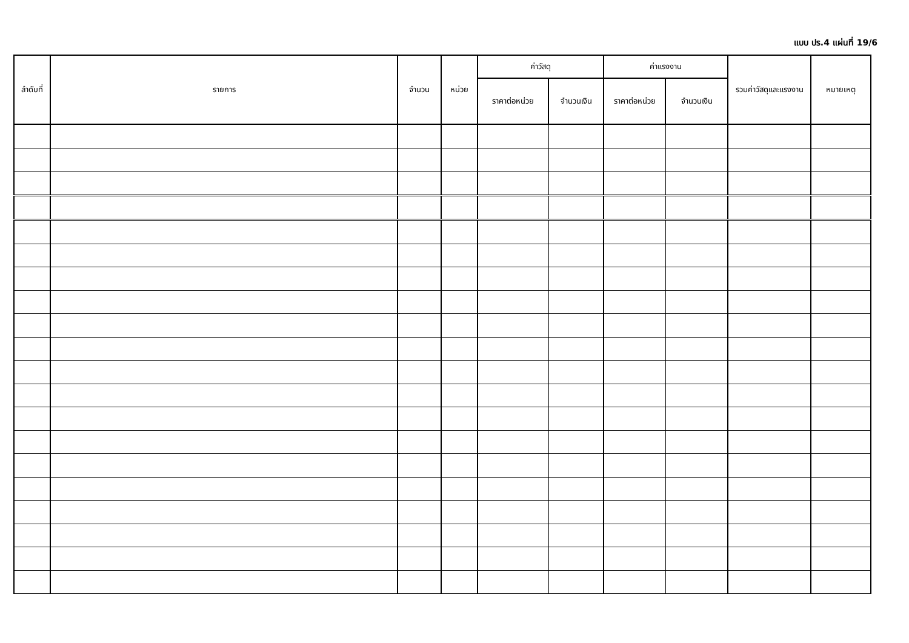แบบ ปร.4 แผ่นที่ 19/6
| ลำดับที่ | รายการ | จำนวน | หน่วย | ค่าวัสดุ | | ค่าแรงงาน | | รวมค่าวัสดุและแรงงาน | หมายเหตุ |
| --- | --- | --- | --- | --- | --- | --- | --- | --- | --- |
| | | | | ราคาต่อหน่วย | จำนวนเงิน | ราคาต่อหน่วย | จำนวนเงิน | | |